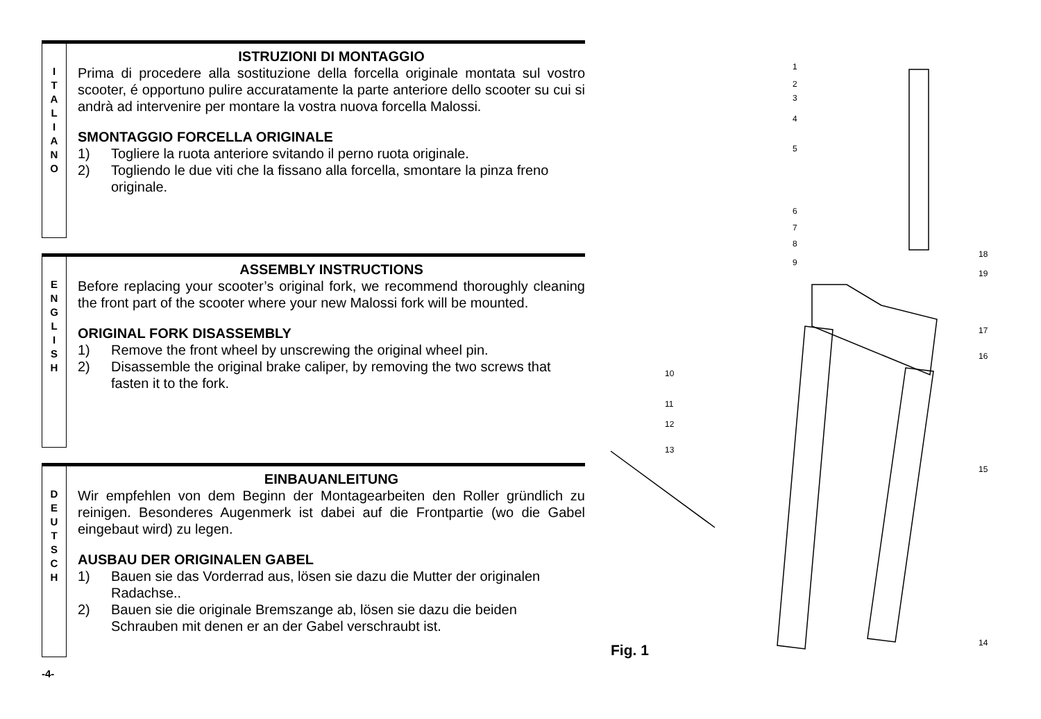I
T
A
L
I
A
N
O
ISTRUZIONI DI MONTAGGIO
Prima di procedere alla sostituzione della forcella originale montata sul vostro scooter, é opportuno pulire accuratamente la parte anteriore dello scooter su cui si andrà ad intervenire per montare la vostra nuova forcella Malossi.
SMONTAGGIO FORCELLA ORIGINALE
1) Togliere la ruota anteriore svitando il perno ruota originale.
2) Togliendo le due viti che la fissano alla forcella, smontare la pinza freno originale.
E
N
G
L
I
S
H
ASSEMBLY INSTRUCTIONS
Before replacing your scooter’s original fork, we recommend thoroughly cleaning the front part of the scooter where your new Malossi fork will be mounted.
ORIGINAL FORK DISASSEMBLY
1) Remove the front wheel by unscrewing the original wheel pin.
2) Disassemble the original brake caliper, by removing the two screws that fasten it to the fork.
D
E
U
T
S
C
H
EINBAUANLEITUNG
Wir empfehlen von dem Beginn der Montagearbeiten den Roller gründlich zu reinigen. Besonderes Augenmerk ist dabei auf die Frontpartie (wo die Gabel eingebaut wird) zu legen.
AUSBAU DER ORIGINALEN GABEL
1) Bauen sie das Vorderrad aus, lösen sie dazu die Mutter der originalen Radachse..
2) Bauen sie die originale Bremszange ab, lösen sie dazu die beiden Schrauben mit denen er an der Gabel verschraubt ist.
-4-
1
2
3
4
5
6
7
8
9
10
11
12
13
18
19
17
16
15
14
Fig. 1